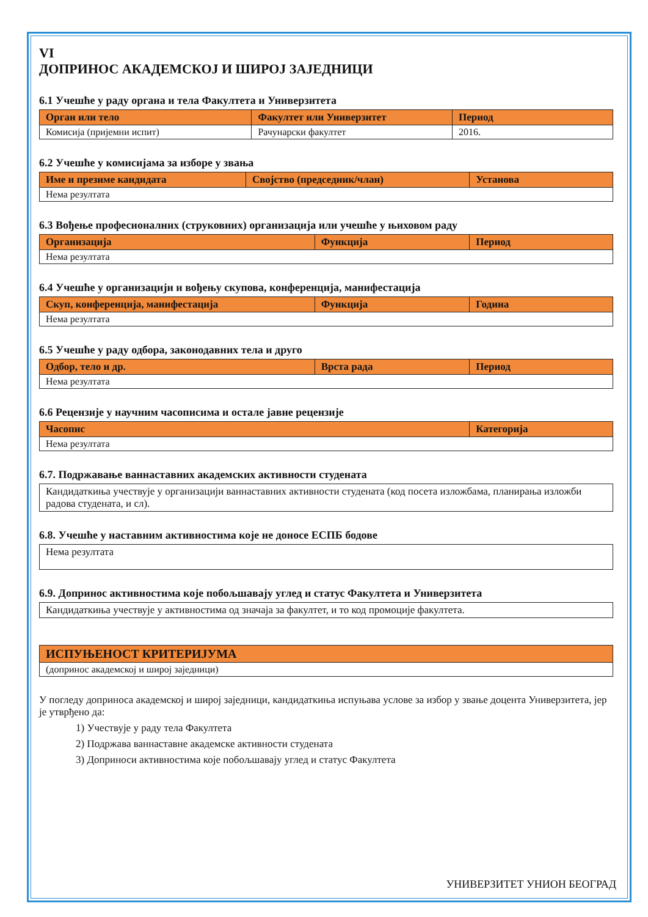VI
ДОПРИНОС АКАДЕМСКОЈ И ШИРОЈ ЗАЈЕДНИЦИ
6.1 Учешће у раду органа и тела Факултета и Универзитета
| Орган или тело | Факултет или Универзитет | Период |
| --- | --- | --- |
| Комисија (пријемни испит) | Рачунарски факултет | 2016. |
6.2 Учешће у комисијама за изборе у звања
| Име и презиме кандидата | Својство (председник/члан) | Установа |
| --- | --- | --- |
| Нема резултата | | |
6.3 Вођење професионалних (струковних) организација или учешће у њиховом раду
| Организација | Функција | Период |
| --- | --- | --- |
| Нема резултата | | |
6.4 Учешће у организацији и вођењу скупова, конференција, манифестација
| Скуп, конференција, манифестација | Функција | Година |
| --- | --- | --- |
| Нема резултата | | |
6.5 Учешће у раду одбора, законодавних тела и друго
| Одбор, тело и др. | Врста рада | Период |
| --- | --- | --- |
| Нема резултата | | |
6.6 Рецензије у научним часописима и остале јавне рецензије
| Часопис | Категорија |
| --- | --- |
| Нема резултата | |
6.7. Подржавање ваннаставних академских активности студената
Кандидаткиња учествује у организацији ваннаставних активности студената (код посета изложбама, планирања изложби радова студената, и сл).
6.8. Учешће у наставним активностима које не доносе ЕСПБ бодове
Нема резултата
6.9. Допринос активностима које побољшавају углед и статус Факултета и Универзитета
Кандидаткиња учествује у активностима од значаја за факултет, и то код промоције факултета.
| ИСПУЊЕНОСТ КРИТЕРИЈУМА |
| --- |
| (допринос академској и широј заједници) |
У погледу доприноса академској и широј заједници, кандидаткиња испуњава услове за избор у звање доцента Универзитета, јер је утврђено да:
1) Учествује у раду тела Факултета
2) Подржава ваннаставне академске активности студената
3) Доприноси активностима које побољшавају углед и статус Факултета
УНИВЕРЗИТЕТ УНИОН БЕОГРАД